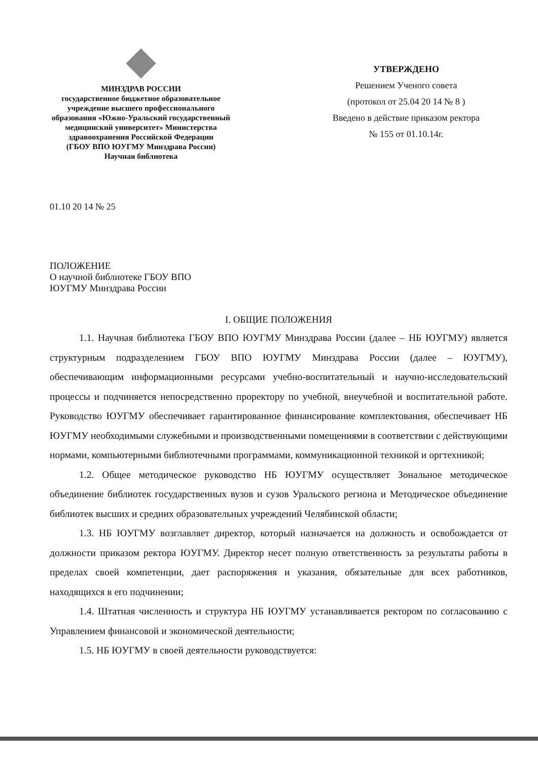МИНЗДРАВ РОССИИ
государственное бюджетное образовательное учреждение высшего профессионального образования «Южно-Уральский государственный медицинский университет» Министерства здравоохранения Российской Федерации
(ГБОУ ВПО ЮУГМУ Минздрава России)
Научная библиотека
УТВЕРЖДЕНО
Решением Ученого совета
(протокол от 25.04 20 14 № 8 )
Введено в действие приказом ректора
№ 155 от 01.10.14г.
01.10 20 14 № 25
ПОЛОЖЕНИЕ
О научной библиотеке ГБОУ ВПО
ЮУГМУ Минздрава России
I. ОБЩИЕ ПОЛОЖЕНИЯ
1.1. Научная библиотека ГБОУ ВПО ЮУГМУ Минздрава России (далее – НБ ЮУГМУ) является структурным подразделением ГБОУ ВПО ЮУГМУ Минздрава России (далее – ЮУГМУ), обеспечивающим информационными ресурсами учебно-воспитательный и научно-исследовательский процессы и подчиняется непосредственно проректору по учебной, внеучебной и воспитательной работе. Руководство ЮУГМУ обеспечивает гарантированное финансирование комплектования, обеспечивает НБ ЮУГМУ необходимыми служебными и производственными помещениями в соответствии с действующими нормами, компьютерными библиотечными программами, коммуникационной техникой и оргтехникой;
1.2. Общее методическое руководство НБ ЮУГМУ осуществляет Зональное методическое объединение библиотек государственных вузов и сузов Уральского региона и Методическое объединение библиотек высших и средних образовательных учреждений Челябинской области;
1.3. НБ ЮУГМУ возглавляет директор, который назначается на должность и освобождается от должности приказом ректора ЮУГМУ. Директор несет полную ответственность за результаты работы в пределах своей компетенции, дает распоряжения и указания, обязательные для всех работников, находящихся в его подчинении;
1.4. Штатная численность и структура НБ ЮУГМУ устанавливается ректором по согласованию с Управлением финансовой и экономической деятельности;
1.5. НБ ЮУГМУ в своей деятельности руководствуется: